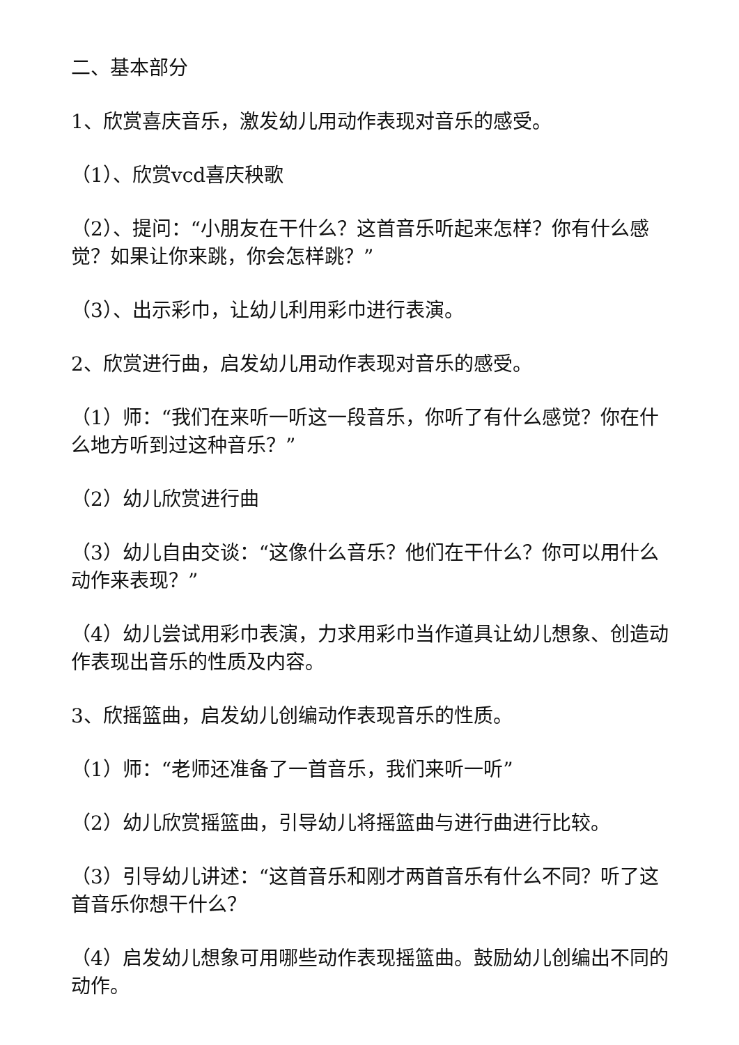二、基本部分
1、欣赏喜庆音乐，激发幼儿用动作表现对音乐的感受。
（1）、欣赏vcd喜庆秧歌
（2）、提问：“小朋友在干什么？这首音乐听起来怎样？你有什么感觉？如果让你来跳，你会怎样跳？”
（3）、出示彩巾，让幼儿利用彩巾进行表演。
2、欣赏进行曲，启发幼儿用动作表现对音乐的感受。
（1）师：“我们在来听一听这一段音乐，你听了有什么感觉？你在什么地方听到过这种音乐？”
（2）幼儿欣赏进行曲
（3）幼儿自由交谈：“这像什么音乐？他们在干什么？你可以用什么动作来表现？”
（4）幼儿尝试用彩巾表演，力求用彩巾当作道具让幼儿想象、创造动作表现出音乐的性质及内容。
3、欣摇篮曲，启发幼儿创编动作表现音乐的性质。
（1）师：“老师还准备了一首音乐，我们来听一听”
（2）幼儿欣赏摇篮曲，引导幼儿将摇篮曲与进行曲进行比较。
（3）引导幼儿讲述：“这首音乐和刚才两首音乐有什么不同？听了这首音乐你想干什么？
（4）启发幼儿想象可用哪些动作表现摇篮曲。鼓励幼儿创编出不同的动作。